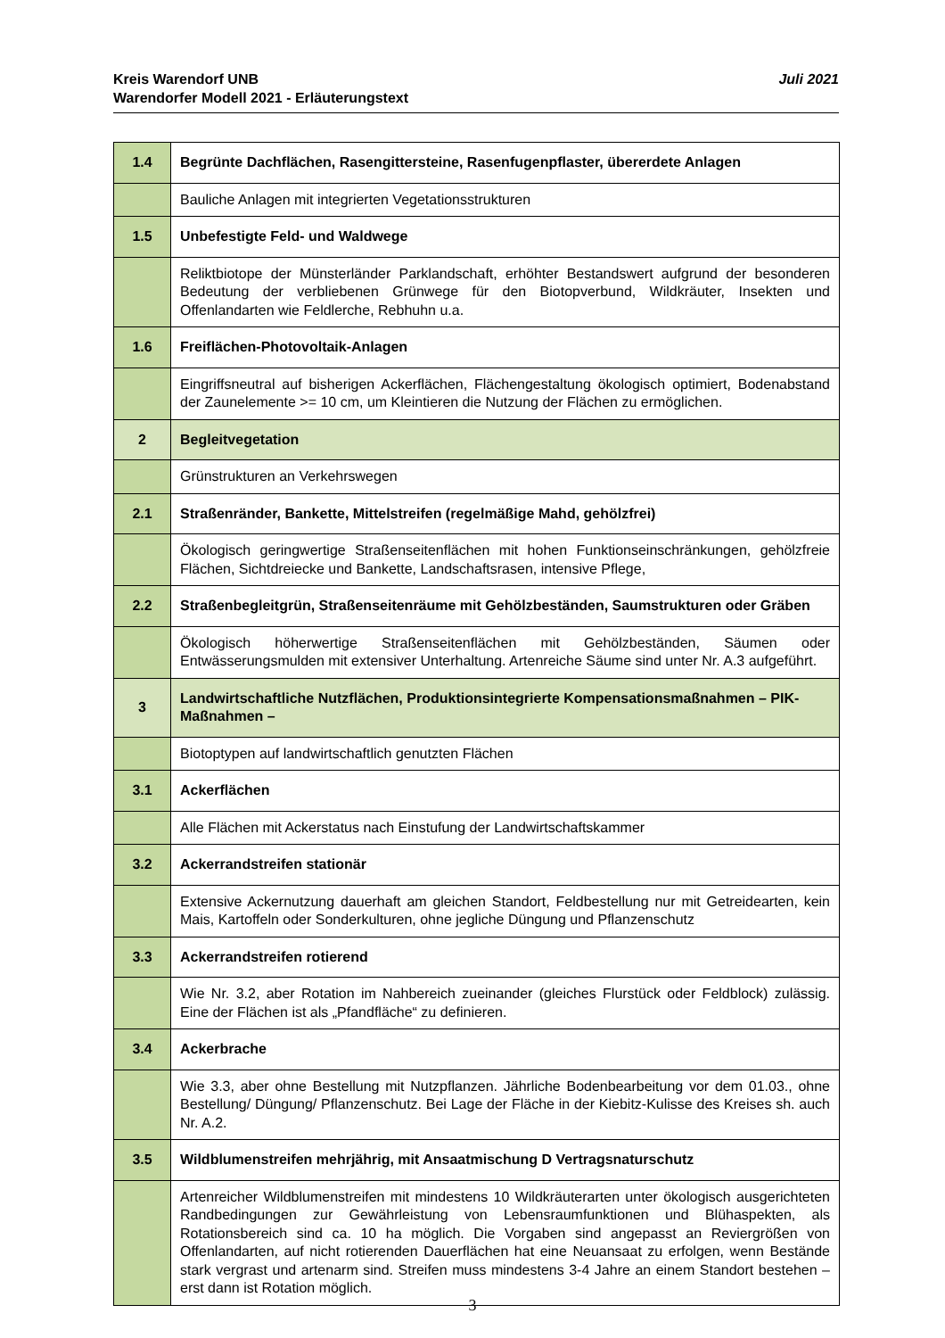Juli 2021 Kreis Warendorf UNB
Warendorfer Modell 2021 - Erläuterungstext
| 1.4 | Begrünte Dachflächen, Rasengittersteine, Rasenfugenpflaster, übererdete Anlagen |
| | Bauliche Anlagen mit integrierten Vegetationsstrukturen |
| 1.5 | Unbefestigte Feld- und Waldwege |
| | Reliktbiotope der Münsterländer Parklandschaft, erhöhter Bestandswert aufgrund der besonderen Bedeutung der verbliebenen Grünwege für den Biotopverbund, Wildkräuter, Insekten und Offenlandarten wie Feldlerche, Rebhuhn u.a. |
| 1.6 | Freiflächen-Photovoltaik-Anlagen |
| | Eingriffsneutral auf bisherigen Ackerflächen, Flächengestaltung ökologisch optimiert, Bodenabstand der Zaunelemente >= 10 cm, um Kleintieren die Nutzung der Flächen zu ermöglichen. |
| 2 | Begleitvegetation |
| | Grünstrukturen an Verkehrswegen |
| 2.1 | Straßenränder, Bankette, Mittelstreifen (regelmäßige Mahd, gehölzfrei) |
| | Ökologisch geringwertige Straßenseitenflächen mit hohen Funktionseinschränkungen, gehölzfreie Flächen, Sichtdreiecke und Bankette, Landschaftsrasen, intensive Pflege, |
| 2.2 | Straßenbegleitgrün, Straßenseitenräume mit Gehölzbeständen, Saumstrukturen oder Gräben |
| | Ökologisch höherwertige Straßenseitenflächen mit Gehölzbeständen, Säumen oder Entwässerungsmulden mit extensiver Unterhaltung. Artenreiche Säume sind unter Nr. A.3 aufgeführt. |
| 3 | Landwirtschaftliche Nutzflächen, Produktionsintegrierte Kompensationsmaßnahmen – PIK-Maßnahmen – |
| | Biotoptypen auf landwirtschaftlich genutzten Flächen |
| 3.1 | Ackerflächen |
| | Alle Flächen mit Ackerstatus nach Einstufung der Landwirtschaftskammer |
| 3.2 | Ackerrandstreifen stationär |
| | Extensive Ackernutzung dauerhaft am gleichen Standort, Feldbestellung nur mit Getreidearten, kein Mais, Kartoffeln oder Sonderkulturen, ohne jegliche Düngung und Pflanzenschutz |
| 3.3 | Ackerrandstreifen rotierend |
| | Wie Nr. 3.2, aber Rotation im Nahbereich zueinander (gleiches Flurstück oder Feldblock) zulässig. Eine der Flächen ist als „Pfandfläche“ zu definieren. |
| 3.4 | Ackerbrache |
| | Wie 3.3, aber ohne Bestellung mit Nutzpflanzen. Jährliche Bodenbearbeitung vor dem 01.03., ohne Bestellung/ Düngung/ Pflanzenschutz. Bei Lage der Fläche in der Kiebitz-Kulisse des Kreises sh. auch Nr. A.2. |
| 3.5 | Wildblumenstreifen mehrjährig, mit Ansaatmischung D Vertragsnaturschutz |
| | Artenreicher Wildblumenstreifen mit mindestens 10 Wildkräuterarten unter ökologisch ausgerichteten Randbedingungen zur Gewährleistung von Lebensraumfunktionen und Blühaspekten, als Rotationsbereich sind ca. 10 ha möglich. Die Vorgaben sind angepasst an Reviergrößen von Offenlandarten, auf nicht rotierenden Dauerflächen hat eine Neuansaat zu erfolgen, wenn Bestände stark vergrast und artenarm sind. Streifen muss mindestens 3-4 Jahre an einem Standort bestehen – erst dann ist Rotation möglich. |
3